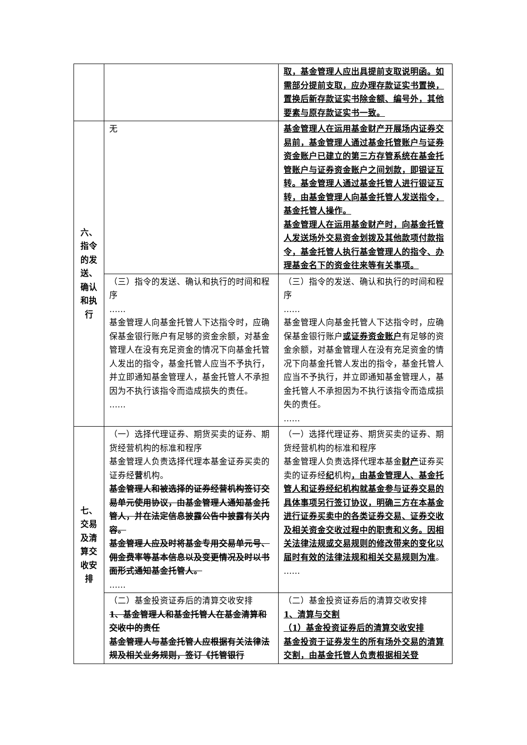| | | 取，基金管理人应出具提前支取说明函。如需部分提前支取，应办理存款证实书置换，置换后新存款证实书除金额、编号外，其他要素与原存款证实书一致。 |
| 六、 指令 的发 送、 确认 和执 行 | 无 | 基金管理人在运用基金财产开展场内证券交易前，基金管理人通过基金托管账户与证券资金账户已建立的第三方存管系统在基金托管账户与证券资金账户之间划款，即银证互转。基金管理人通过基金托管人进行银证互转，由基金管理人向基金托管人发送指令，基金托管人操作。 基金管理人在运用基金财产时，向基金托管人发送场外交易资金划拨及其他款项付款指令，基金托管人执行基金管理人的指令、办理基金名下的资金往来等有关事项。 |
| | （三）指令的发送、确认和执行的时间和程序 …… 基金管理人向基金托管人下达指令时，应确保基金银行账户有足够的资金余额，对基金管理人在没有充足资金的情况下向基金托管人发出的指令，基金托管人应当不予执行，并立即通知基金管理人，基金托管人不承担因为不执行该指令而造成损失的责任。 …… | （三）指令的发送、确认和执行的时间和程序 …… 基金管理人向基金托管人下达指令时，应确保基金银行账户 或证券资金账户 有足够的资金余额，对基金管理人在没有充足资金的情况下向基金托管人发出的指令，基金托管人应当不予执行，并立即通知基金管理人，基金托管人不承担因为不执行该指令而造成损失的责任。 …… |
| 七、 交易 及清 算交 收安 排 | （一）选择代理证券、期货买卖的证券、期货经营机构的标准和程序 基金管理人负责选择代理本基金证券买卖的证券经 营 机构。 基金管理人和被选择的证券经营机构签订交易单元使用协议，由基金管理人通知基金托管人，并在法定信息披露公告中披露有关内容。 基金管理人应及时将基金专用交易单元号、佣金费率等基本信息以及变更情况及时以书面形式通知基金托管人。 …… | （一）选择代理证券、期货买卖的证券、期货经营机构的标准和程序 基金管理人负责选择代理本基金 财产 证券买卖的证券经 纪 机构 ，由基金管理人、基金托管人和证券经纪机构就基金参与证券交易的具体事项另行签订协议，明确三方在本基金进行证券买卖中的各类证券交易、证券交收及相关资金交收过程中的职责和义务。因相关法律法规或交易规则的修改带来的变化以届时有效的法律法规和相关交易规则为准 。 …… |
| | （二）基金投资证券后的清算交收安排 1、基金管理人和基金托管人在基金清算和交收中的责任 基金管理人与基金托管人应根据有关法律法规及相关业务规则，签订《托管银行 | （二）基金投资证券后的清算交收安排 1、清算与交割 （1）基金投资证券后的清算交收安排 基金投资于证券发生的所有场外交易的清算交割，由基金托管人负责根据相关登 |